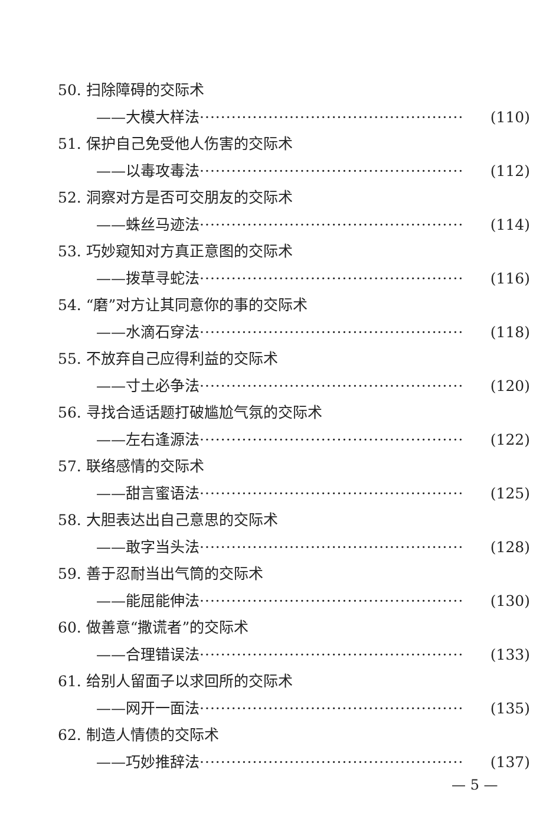50. 扫除障碍的交际术
——大模大样法 ·················································· (110)
51. 保护自己免受他人伤害的交际术
——以毒攻毒法 ·················································· (112)
52. 洞察对方是否可交朋友的交际术
——蛛丝马迹法 ·················································· (114)
53. 巧妙窥知对方真正意图的交际术
——拨草寻蛇法 ·················································· (116)
54. “磨”对方让其同意你的事的交际术
——水滴石穿法 ·················································· (118)
55. 不放弃自己应得利益的交际术
——寸土必争法 ·················································· (120)
56. 寻找合适话题打破尴尬气氛的交际术
——左右逢源法 ·················································· (122)
57. 联络感情的交际术
——甜言蜜语法 ·················································· (125)
58. 大胆表达出自己意思的交际术
——敢字当头法 ·················································· (128)
59. 善于忍耐当出气筒的交际术
——能屈能伸法 ·················································· (130)
60. 做善意“撒谎者”的交际术
——合理错误法 ·················································· (133)
61. 给别人留面子以求回所的交际术
——网开一面法 ·················································· (135)
62. 制造人情债的交际术
——巧妙推辞法 ·················································· (137)
— 5 —